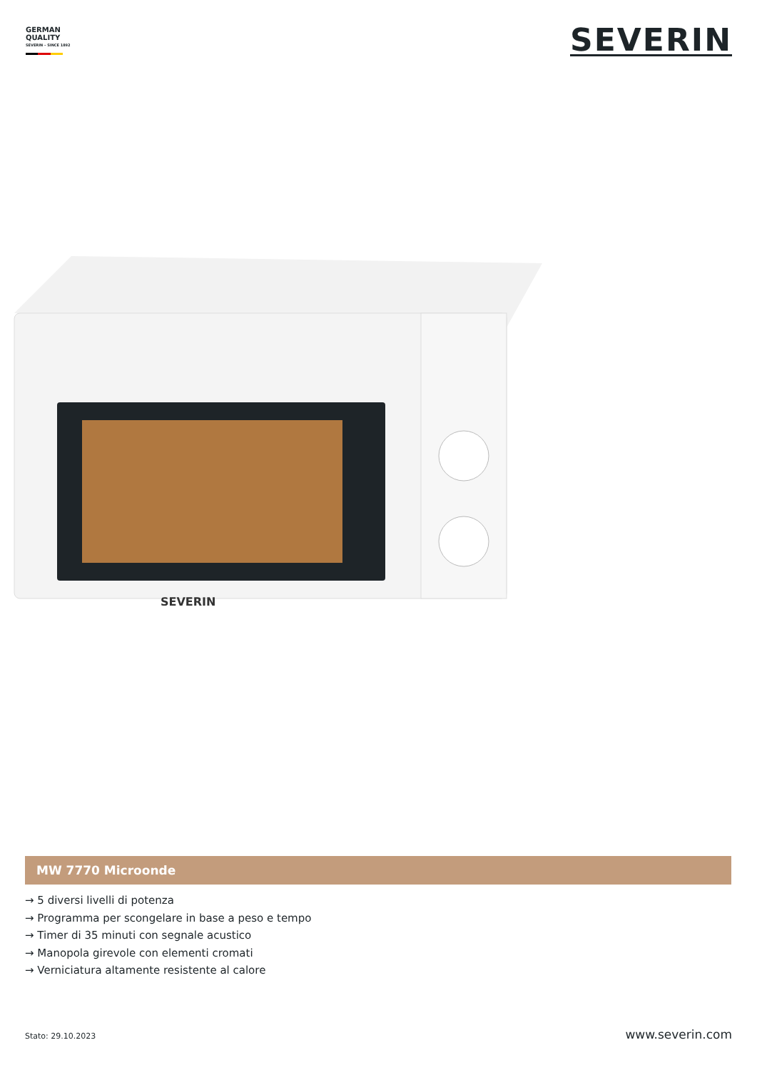GERMAN
QUALITY
SEVERIN – SINCE 1892
SEVERIN
SEVERIN
MW 7770 Microonde
→ 5 diversi livelli di potenza
→ Programma per scongelare in base a peso e tempo
→ Timer di 35 minuti con segnale acustico
→ Manopola girevole con elementi cromati
→ Verniciatura altamente resistente al calore
Stato: 29.10.2023 www.severin.com